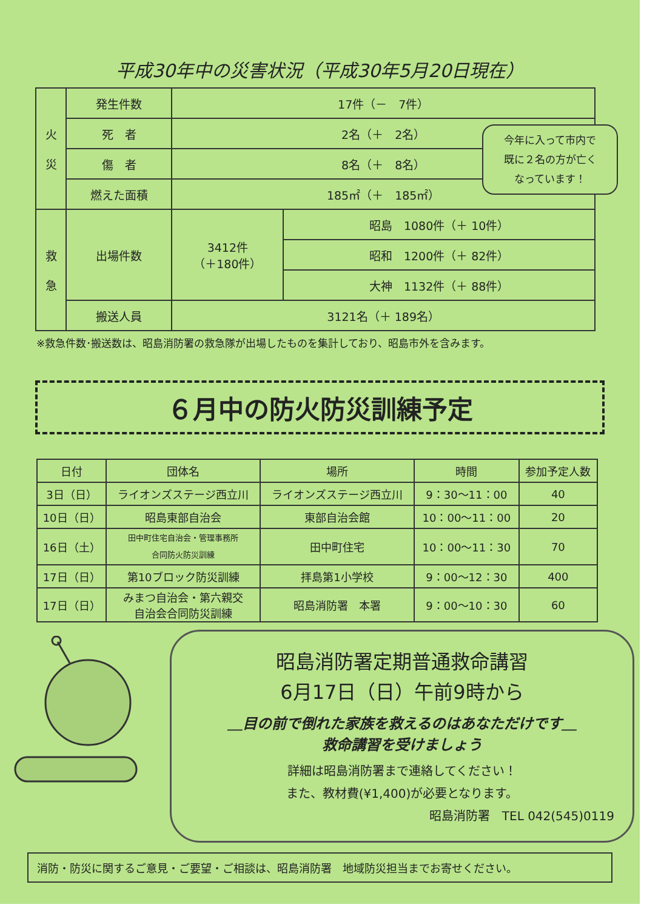平成30年中の災害状況（平成30年5月20日現在）
| 火 災 | 発生件数 | 17件（－ 7件） | |
| | 死 者 | 2名（＋ 2名） | |
| | 傷 者 | 8名（＋ 8名） | |
| | 燃えた面積 | 185㎡（＋ 185㎡） | |
| 救 急 | 出場件数 | 3412件 （＋180件） | 昭島 1080件（＋ 10件） |
| | | | 昭和 1200件（＋ 82件） |
| | | | 大神 1132件（＋ 88件） |
| | 搬送人員 | 3121名（＋ 189名） | |
今年に入って市内で
既に２名の方が亡く
なっています！
※救急件数･搬送数は、昭島消防署の救急隊が出場したものを集計しており、昭島市外を含みます。
６月中の防火防災訓練予定
| 日付 | 団体名 | 場所 | 時間 | 参加予定人数 |
| --- | --- | --- | --- | --- |
| 3日（日） | ライオンズステージ西立川 | ライオンズステージ西立川 | 9：30～11：00 | 40 |
| 10日（日） | 昭島東部自治会 | 東部自治会館 | 10：00～11：00 | 20 |
| 16日（土） | 田中町住宅自治会・管理事務所 合同防火防災訓練 | 田中町住宅 | 10：00～11：30 | 70 |
| 17日（日） | 第10ブロック防災訓練 | 拝島第1小学校 | 9：00～12：30 | 400 |
| 17日（日） | みまつ自治会・第六親交 自治会合同防災訓練 | 昭島消防署 本署 | 9：00～10：30 | 60 |
昭島消防署定期普通救命講習
6月17日（日）午前9時から
＿目の前で倒れた家族を救えるのはあなただけです＿
救命講習を受けましょう
詳細は昭島消防署まで連絡してください！
また、教材費(¥1,400)が必要となります。
昭島消防署　TEL 042(545)0119
消防・防災に関するご意見・ご要望・ご相談は、昭島消防署　地域防災担当までお寄せください。